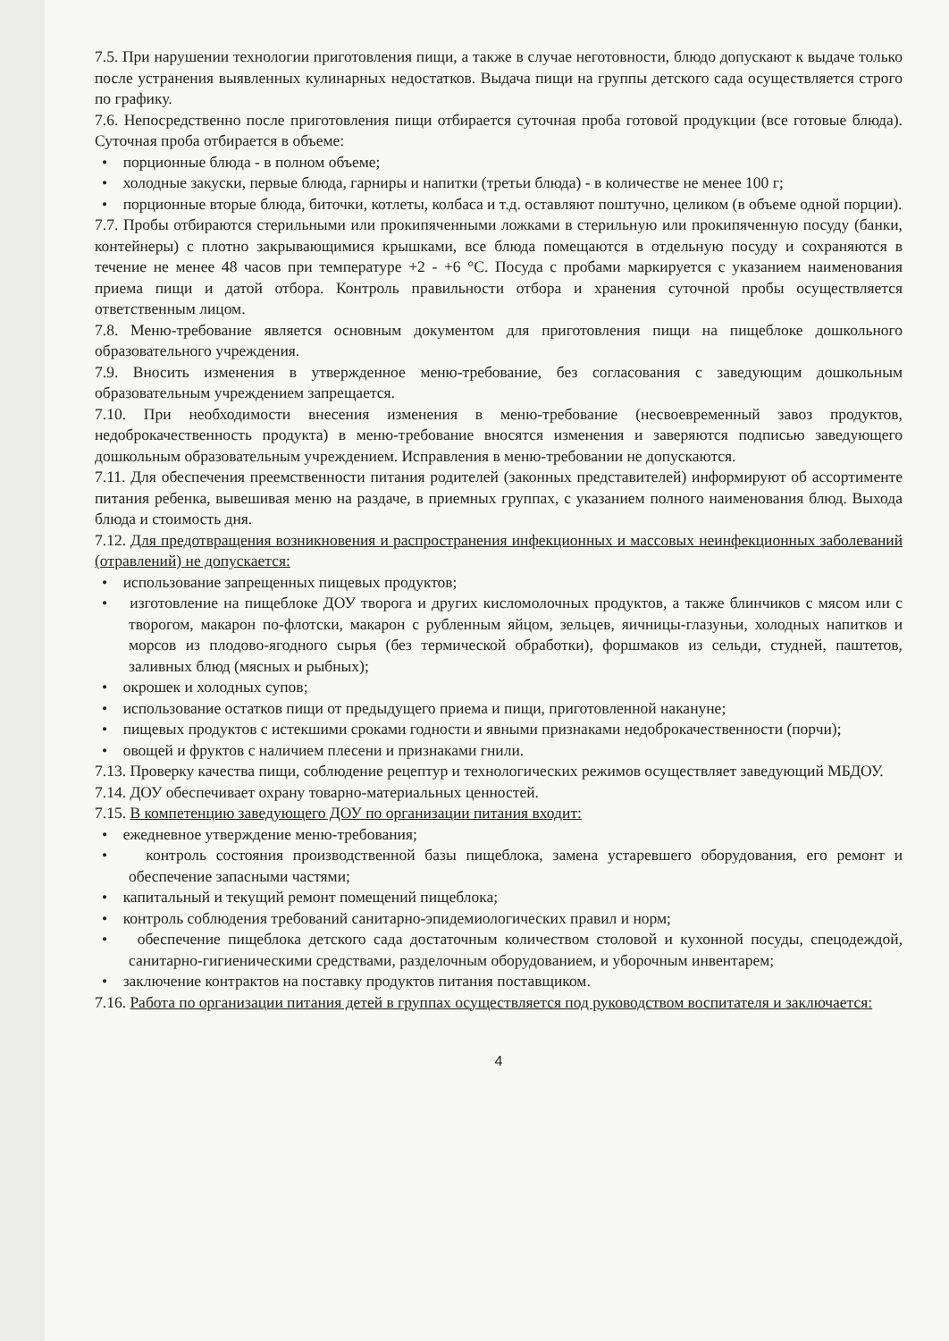7.5. При нарушении технологии приготовления пищи, а также в случае неготовности, блюдо допускают к выдаче только после устранения выявленных кулинарных недостатков. Выдача пищи на группы детского сада осуществляется строго по графику.
7.6. Непосредственно после приготовления пищи отбирается суточная проба готовой продукции (все готовые блюда). Суточная проба отбирается в объеме:
• порционные блюда - в полном объеме;
• холодные закуски, первые блюда, гарниры и напитки (третьи блюда) - в количестве не менее 100 г;
• порционные вторые блюда, биточки, котлеты, колбаса и т.д. оставляют поштучно, целиком (в объеме одной порции).
7.7. Пробы отбираются стерильными или прокипяченными ложками в стерильную или прокипяченную посуду (банки, контейнеры) с плотно закрывающимися крышками, все блюда помещаются в отдельную посуду и сохраняются в течение не менее 48 часов при температуре +2 - +6 °С. Посуда с пробами маркируется с указанием наименования приема пищи и датой отбора. Контроль правильности отбора и хранения суточной пробы осуществляется ответственным лицом.
7.8. Меню-требование является основным документом для приготовления пищи на пищеблоке дошкольного образовательного учреждения.
7.9. Вносить изменения в утвержденное меню-требование, без согласования с заведующим дошкольным образовательным учреждением запрещается.
7.10. При необходимости внесения изменения в меню-требование (несвоевременный завоз продуктов, недоброкачественность продукта) в меню-требование вносятся изменения и заверяются подписью заведующего дошкольным образовательным учреждением. Исправления в меню-требовании не допускаются.
7.11. Для обеспечения преемственности питания родителей (законных представителей) информируют об ассортименте питания ребенка, вывешивая меню на раздаче, в приемных группах, с указанием полного наименования блюд. Выхода блюда и стоимость дня.
7.12. Для предотвращения возникновения и распространения инфекционных и массовых неинфекционных заболеваний (отравлений) не допускается:
• использование запрещенных пищевых продуктов;
• изготовление на пищеблоке ДОУ творога и других кисломолочных продуктов, а также блинчиков с мясом или с творогом, макарон по-флотски, макарон с рубленным яйцом, зельцев, яичницы-глазуньи, холодных напитков и морсов из плодово-ягодного сырья (без термической обработки), форшмаков из сельди, студней, паштетов, заливных блюд (мясных и рыбных);
• окрошек и холодных супов;
• использование остатков пищи от предыдущего приема и пищи, приготовленной накануне;
• пищевых продуктов с истекшими сроками годности и явными признаками недоброкачественности (порчи);
• овощей и фруктов с наличием плесени и признаками гнили.
7.13. Проверку качества пищи, соблюдение рецептур и технологических режимов осуществляет заведующий МБДОУ.
7.14. ДОУ обеспечивает охрану товарно-материальных ценностей.
7.15. В компетенцию заведующего ДОУ по организации питания входит:
• ежедневное утверждение меню-требования;
• контроль состояния производственной базы пищеблока, замена устаревшего оборудования, его ремонт и обеспечение запасными частями;
• капитальный и текущий ремонт помещений пищеблока;
• контроль соблюдения требований санитарно-эпидемиологических правил и норм;
• обеспечение пищеблока детского сада достаточным количеством столовой и кухонной посуды, спецодеждой, санитарно-гигиеническими средствами, разделочным оборудованием, и уборочным инвентарем;
• заключение контрактов на поставку продуктов питания поставщиком.
7.16. Работа по организации питания детей в группах осуществляется под руководством воспитателя и заключается:
4